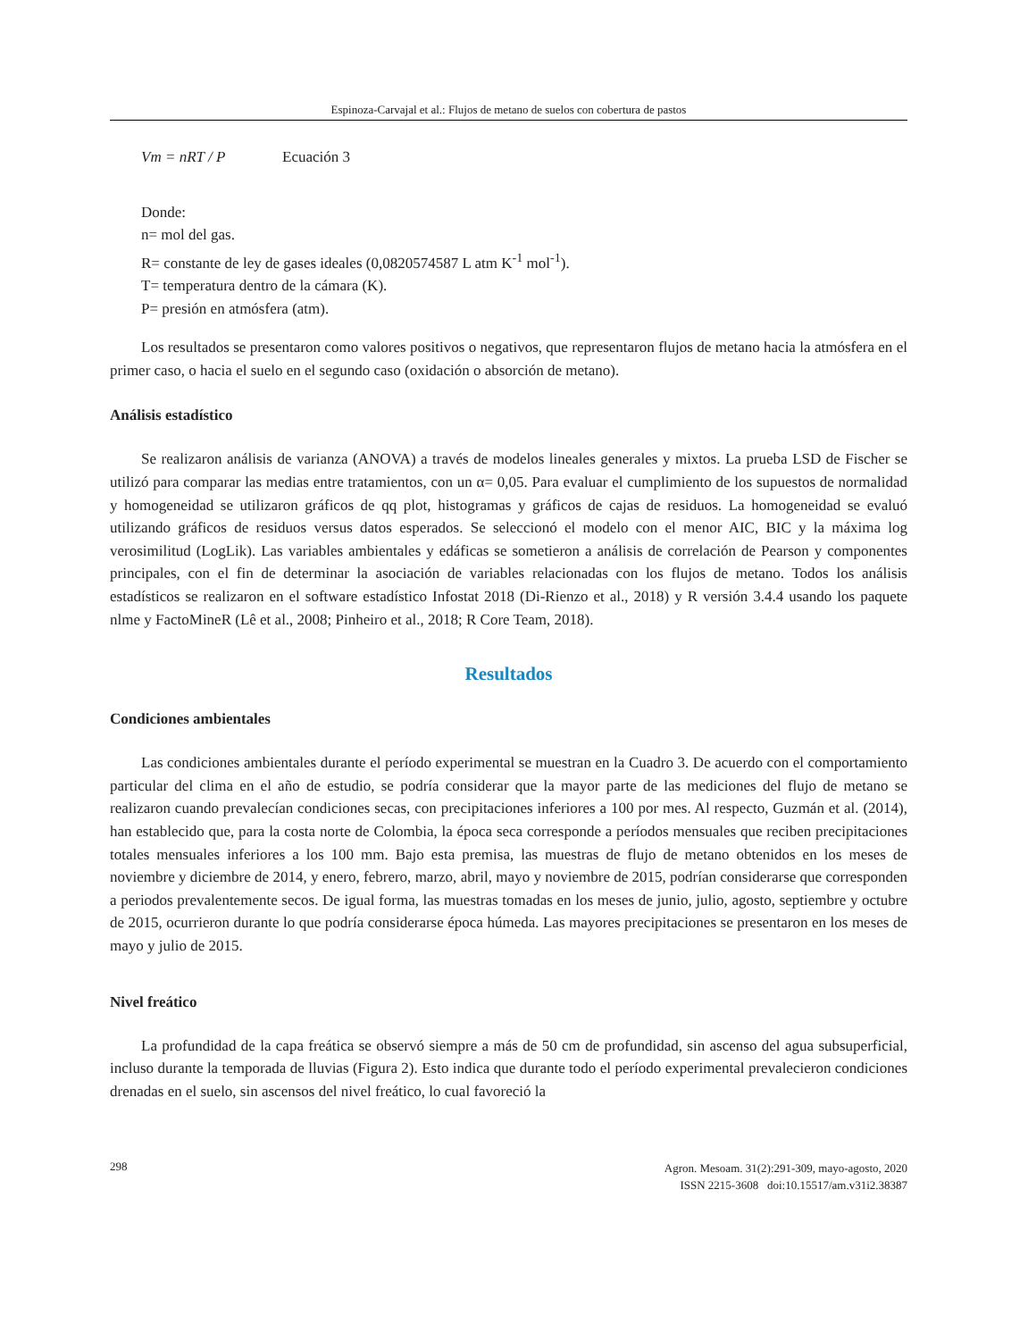Espinoza-Carvajal et al.: Flujos de metano de suelos con cobertura de pastos
Vm = nRT / P Ecuación 3
Donde:
n= mol del gas.
R= constante de ley de gases ideales (0,0820574587 L atm K<sup>-1</sup> mol<sup>-1</sup>).
T= temperatura dentro de la cámara (K).
P= presión en atmósfera (atm).
Los resultados se presentaron como valores positivos o negativos, que representaron flujos de metano hacia la atmósfera en el primer caso, o hacia el suelo en el segundo caso (oxidación o absorción de metano).
Análisis estadístico
Se realizaron análisis de varianza (ANOVA) a través de modelos lineales generales y mixtos. La prueba LSD de Fischer se utilizó para comparar las medias entre tratamientos, con un α= 0,05. Para evaluar el cumplimiento de los supuestos de normalidad y homogeneidad se utilizaron gráficos de qq plot, histogramas y gráficos de cajas de residuos. La homogeneidad se evaluó utilizando gráficos de residuos versus datos esperados. Se seleccionó el modelo con el menor AIC, BIC y la máxima log verosimilitud (LogLik). Las variables ambientales y edáficas se sometieron a análisis de correlación de Pearson y componentes principales, con el fin de determinar la asociación de variables relacionadas con los flujos de metano. Todos los análisis estadísticos se realizaron en el software estadístico Infostat 2018 (Di-Rienzo et al., 2018) y R versión 3.4.4 usando los paquete nlme y FactoMineR (Lê et al., 2008; Pinheiro et al., 2018; R Core Team, 2018).
Resultados
Condiciones ambientales
Las condiciones ambientales durante el período experimental se muestran en la Cuadro 3. De acuerdo con el comportamiento particular del clima en el año de estudio, se podría considerar que la mayor parte de las mediciones del flujo de metano se realizaron cuando prevalecían condiciones secas, con precipitaciones inferiores a 100 por mes. Al respecto, Guzmán et al. (2014), han establecido que, para la costa norte de Colombia, la época seca corresponde a períodos mensuales que reciben precipitaciones totales mensuales inferiores a los 100 mm. Bajo esta premisa, las muestras de flujo de metano obtenidos en los meses de noviembre y diciembre de 2014, y enero, febrero, marzo, abril, mayo y noviembre de 2015, podrían considerarse que corresponden a periodos prevalentemente secos. De igual forma, las muestras tomadas en los meses de junio, julio, agosto, septiembre y octubre de 2015, ocurrieron durante lo que podría considerarse época húmeda. Las mayores precipitaciones se presentaron en los meses de mayo y julio de 2015.
Nivel freático
La profundidad de la capa freática se observó siempre a más de 50 cm de profundidad, sin ascenso del agua subsuperficial, incluso durante la temporada de lluvias (Figura 2). Esto indica que durante todo el período experimental prevalecieron condiciones drenadas en el suelo, sin ascensos del nivel freático, lo cual favoreció la
298
Agron. Mesoam. 31(2):291-309, mayo-agosto, 2020
ISSN 2215-3608 doi:10.15517/am.v31i2.38387